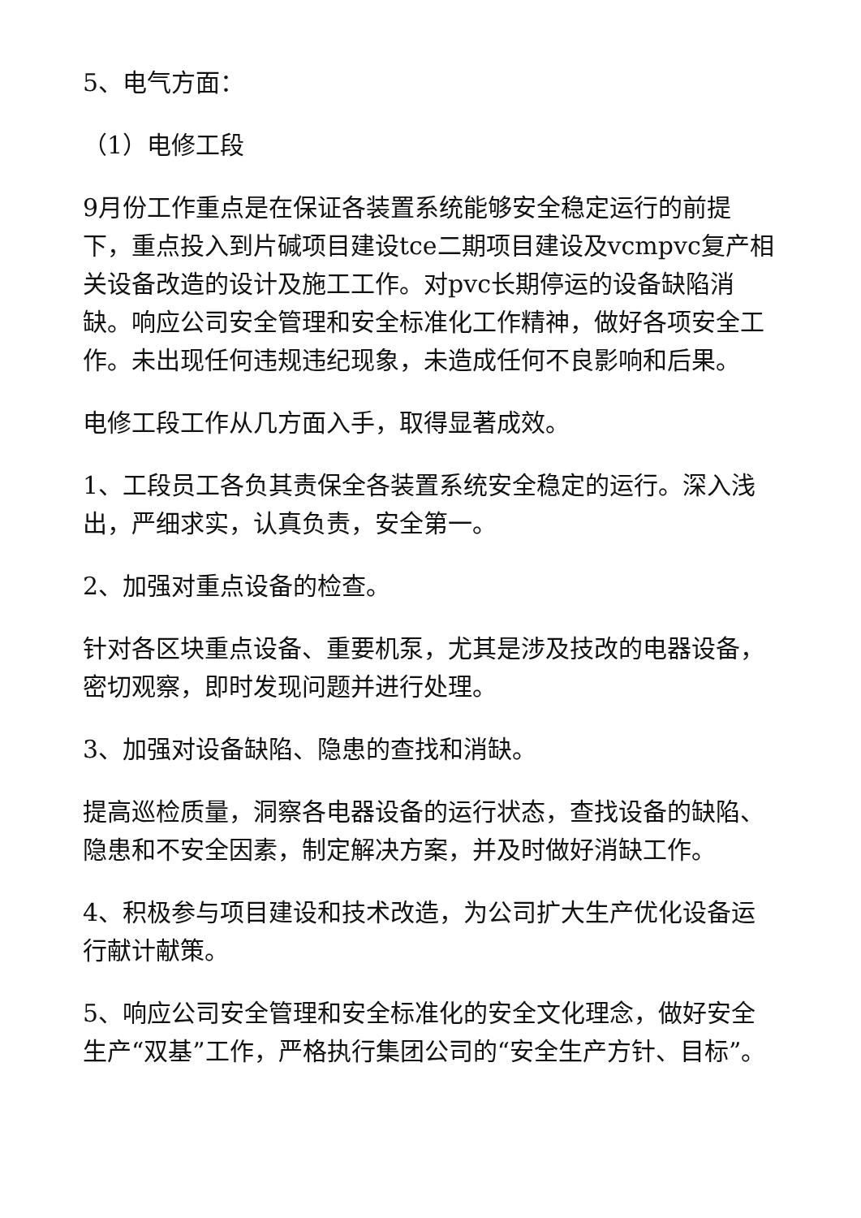5、电气方面：
（1）电修工段
9月份工作重点是在保证各装置系统能够安全稳定运行的前提下，重点投入到片碱项目建设tce二期项目建设及vcmpvc复产相关设备改造的设计及施工工作。对pvc长期停运的设备缺陷消缺。响应公司安全管理和安全标准化工作精神，做好各项安全工作。未出现任何违规违纪现象，未造成任何不良影响和后果。
电修工段工作从几方面入手，取得显著成效。
1、工段员工各负其责保全各装置系统安全稳定的运行。深入浅出，严细求实，认真负责，安全第一。
2、加强对重点设备的检查。
针对各区块重点设备、重要机泵，尤其是涉及技改的电器设备，密切观察，即时发现问题并进行处理。
3、加强对设备缺陷、隐患的查找和消缺。
提高巡检质量，洞察各电器设备的运行状态，查找设备的缺陷、隐患和不安全因素，制定解决方案，并及时做好消缺工作。
4、积极参与项目建设和技术改造，为公司扩大生产优化设备运行献计献策。
5、响应公司安全管理和安全标准化的安全文化理念，做好安全生产“双基”工作，严格执行集团公司的“安全生产方针、目标”。